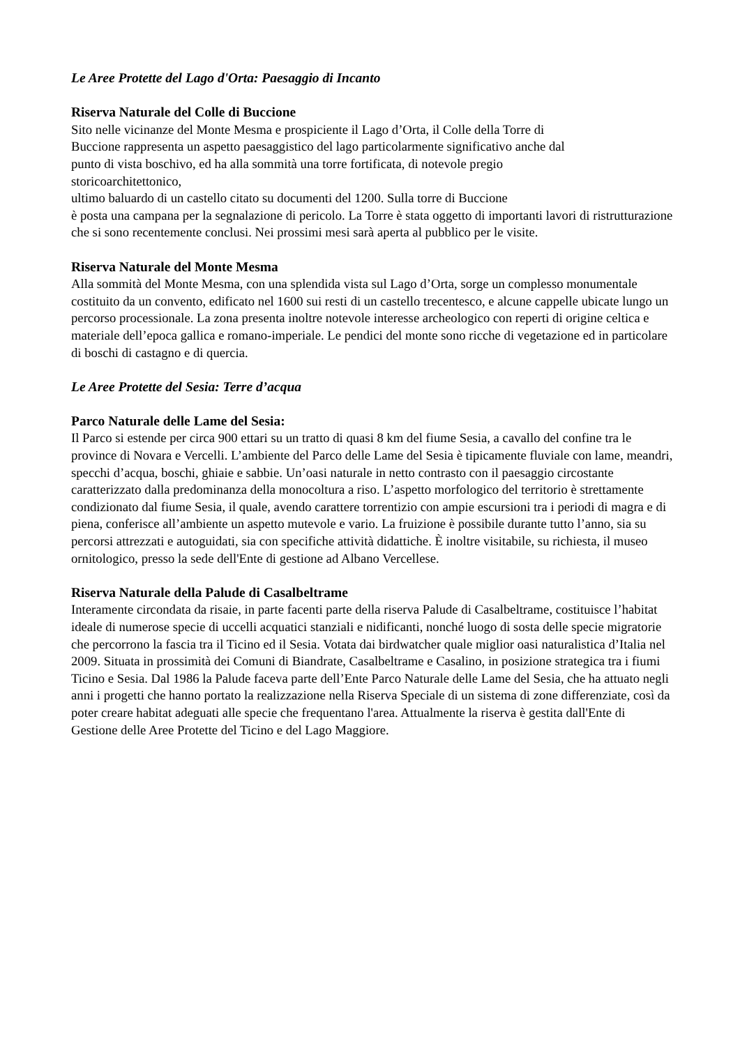Le Aree Protette del Lago d'Orta: Paesaggio di Incanto
Riserva Naturale del Colle di Buccione
Sito nelle vicinanze del Monte Mesma e prospiciente il Lago d’Orta, il Colle della Torre di
Buccione rappresenta un aspetto paesaggistico del lago particolarmente significativo anche dal
punto di vista boschivo, ed ha alla sommità una torre fortificata, di notevole pregio
storicoarchitettonico,
ultimo baluardo di un castello citato su documenti del 1200. Sulla torre di Buccione
è posta una campana per la segnalazione di pericolo. La Torre è stata oggetto di importanti lavori di ristrutturazione che si sono recentemente conclusi. Nei prossimi mesi sarà aperta al pubblico per le visite.
Riserva Naturale del Monte Mesma
Alla sommità del Monte Mesma, con una splendida vista sul Lago d’Orta, sorge un complesso monumentale costituito da un convento, edificato nel 1600 sui resti di un castello trecentesco, e alcune cappelle ubicate lungo un percorso processionale. La zona presenta inoltre notevole interesse archeologico con reperti di origine celtica e materiale dell’epoca gallica e romano-imperiale. Le pendici del monte sono ricche di vegetazione ed in particolare di boschi di castagno e di quercia.
Le Aree Protette del Sesia: Terre d’acqua
Parco Naturale delle Lame del Sesia:
Il Parco si estende per circa 900 ettari su un tratto di quasi 8 km del fiume Sesia, a cavallo del confine tra le province di Novara e Vercelli. L’ambiente del Parco delle Lame del Sesia è tipicamente fluviale con lame, meandri, specchi d’acqua, boschi, ghiaie e sabbie. Un’oasi naturale in netto contrasto con il paesaggio circostante caratterizzato dalla predominanza della monocoltura a riso. L’aspetto morfologico del territorio è strettamente condizionato dal fiume Sesia, il quale, avendo carattere torrentizio con ampie escursioni tra i periodi di magra e di piena, conferisce all’ambiente un aspetto mutevole e vario. La fruizione è possibile durante tutto l’anno, sia su percorsi attrezzati e autoguidati, sia con specifiche attività didattiche. È inoltre visitabile, su richiesta, il museo ornitologico, presso la sede dell'Ente di gestione ad Albano Vercellese.
Riserva Naturale della Palude di Casalbeltrame
Interamente circondata da risaie, in parte facenti parte della riserva Palude di Casalbeltrame, costituisce l’habitat ideale di numerose specie di uccelli acquatici stanziali e nidificanti, nonché luogo di sosta delle specie migratorie che percorrono la fascia tra il Ticino ed il Sesia. Votata dai birdwatcher quale miglior oasi naturalistica d’Italia nel 2009. Situata in prossimità dei Comuni di Biandrate, Casalbeltrame e Casalino, in posizione strategica tra i fiumi Ticino e Sesia. Dal 1986 la Palude faceva parte dell’Ente Parco Naturale delle Lame del Sesia, che ha attuato negli anni i progetti che hanno portato la realizzazione nella Riserva Speciale di un sistema di zone differenziate, così da poter creare habitat adeguati alle specie che frequentano l'area. Attualmente la riserva è gestita dall'Ente di Gestione delle Aree Protette del Ticino e del Lago Maggiore.